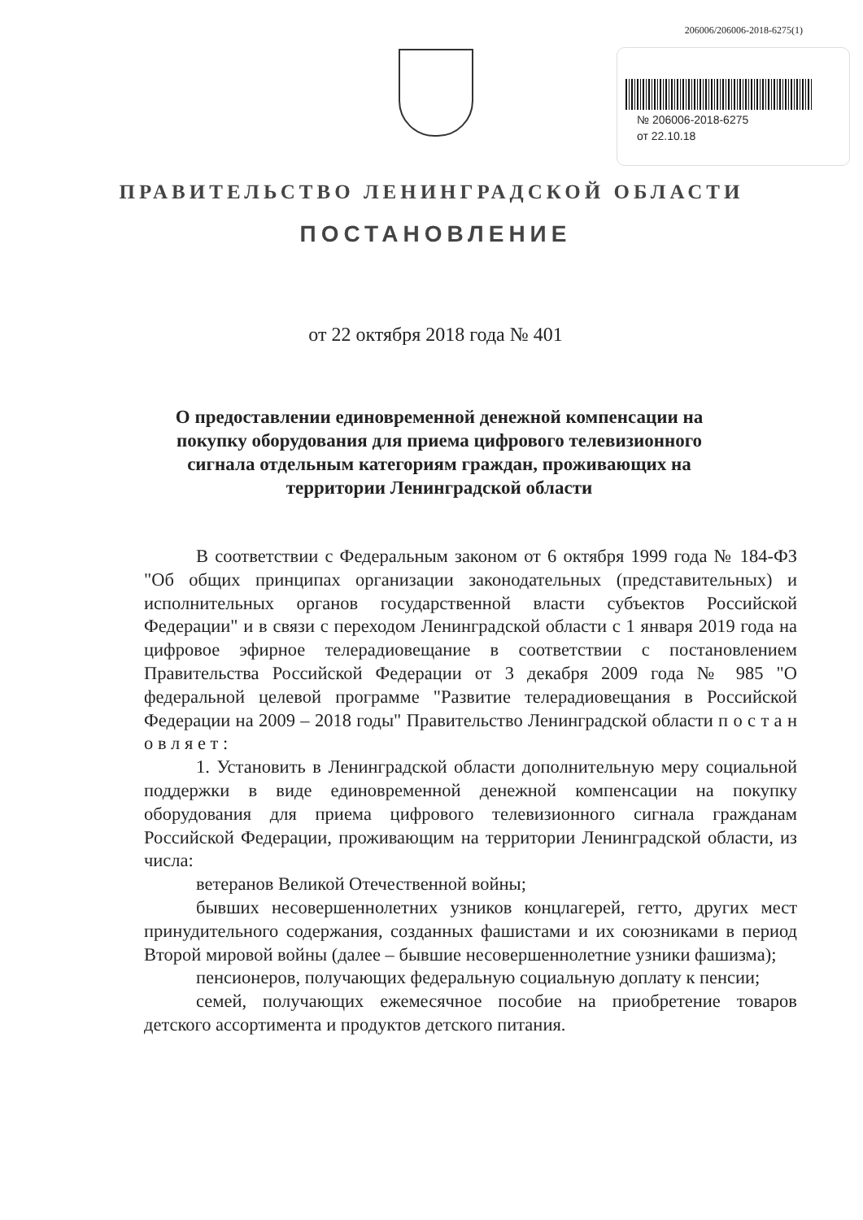206006/206006-2018-6275(1)
№ 206006-2018-6275
от 22.10.18
ПРАВИТЕЛЬСТВО ЛЕНИНГРАДСКОЙ ОБЛАСТИ
ПОСТАНОВЛЕНИЕ
от 22 октября 2018 года № 401
О предоставлении единовременной денежной компенсации на покупку оборудования для приема цифрового телевизионного сигнала отдельным категориям граждан, проживающих на территории Ленинградской области
В соответствии с Федеральным законом от 6 октября 1999 года № 184-ФЗ "Об общих принципах организации законодательных (представительных) и исполнительных органов государственной власти субъектов Российской Федерации" и в связи с переходом Ленинградской области с 1 января 2019 года на цифровое эфирное телерадиовещание в соответствии с постановлением Правительства Российской Федерации от 3 декабря 2009 года № 985 "О федеральной целевой программе "Развитие телерадиовещания в Российской Федерации на 2009 – 2018 годы" Правительство Ленинградской области п о с т а н о в л я е т :
1. Установить в Ленинградской области дополнительную меру социальной поддержки в виде единовременной денежной компенсации на покупку оборудования для приема цифрового телевизионного сигнала гражданам Российской Федерации, проживающим на территории Ленинградской области, из числа:
ветеранов Великой Отечественной войны;
бывших несовершеннолетних узников концлагерей, гетто, других мест принудительного содержания, созданных фашистами и их союзниками в период Второй мировой войны (далее – бывшие несовершеннолетние узники фашизма);
пенсионеров, получающих федеральную социальную доплату к пенсии;
семей, получающих ежемесячное пособие на приобретение товаров детского ассортимента и продуктов детского питания.